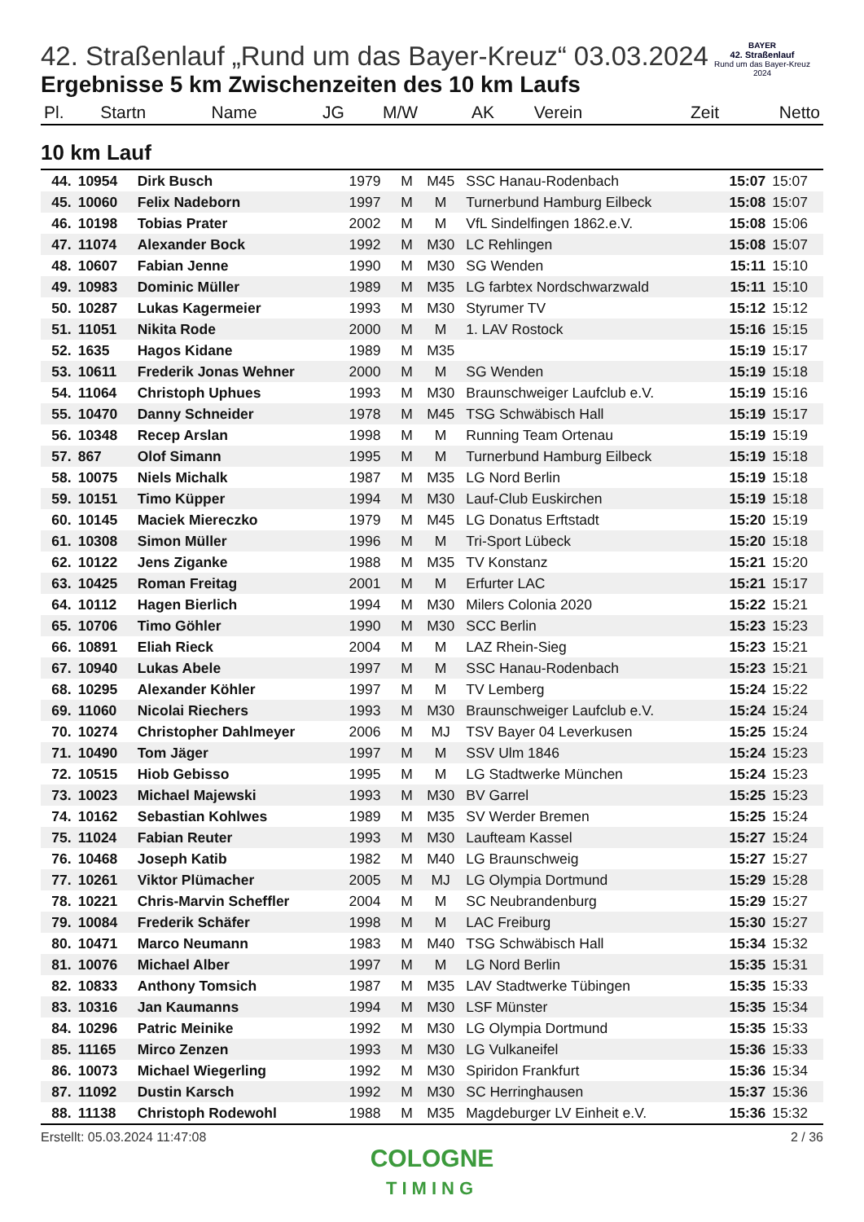BAYER
42. Straßenlauf
Rund um das Bayer-Kreuz
2024
42. Straßenlauf „Rund um das Bayer-Kreuz“ 03.03.2024
Ergebnisse 5 km Zwischenzeiten des 10 km Laufs
| Pl. | Startn | Name | JG | M/W | AK | Verein | Zeit | Netto |
| --- | --- | --- | --- | --- | --- | --- | --- | --- |
10 km Lauf
| 44. | 10954 | Dirk Busch | 1979 | M | M45 | SSC Hanau-Rodenbach | 15:07 | 15:07 |
| 45. | 10060 | Felix Nadeborn | 1997 | M | M | Turnerbund Hamburg Eilbeck | 15:08 | 15:07 |
| 46. | 10198 | Tobias Prater | 2002 | M | M | VfL Sindelfingen 1862.e.V. | 15:08 | 15:06 |
| 47. | 11074 | Alexander Bock | 1992 | M | M30 | LC Rehlingen | 15:08 | 15:07 |
| 48. | 10607 | Fabian Jenne | 1990 | M | M30 | SG Wenden | 15:11 | 15:10 |
| 49. | 10983 | Dominic Müller | 1989 | M | M35 | LG farbtex Nordschwarzwald | 15:11 | 15:10 |
| 50. | 10287 | Lukas Kagermeier | 1993 | M | M30 | Styrumer TV | 15:12 | 15:12 |
| 51. | 11051 | Nikita Rode | 2000 | M | M | 1. LAV Rostock | 15:16 | 15:15 |
| 52. | 1635 | Hagos Kidane | 1989 | M | M35 | | 15:19 | 15:17 |
| 53. | 10611 | Frederik Jonas Wehner | 2000 | M | M | SG Wenden | 15:19 | 15:18 |
| 54. | 11064 | Christoph Uphues | 1993 | M | M30 | Braunschweiger Laufclub e.V. | 15:19 | 15:16 |
| 55. | 10470 | Danny Schneider | 1978 | M | M45 | TSG Schwäbisch Hall | 15:19 | 15:17 |
| 56. | 10348 | Recep Arslan | 1998 | M | M | Running Team Ortenau | 15:19 | 15:19 |
| 57. | 867 | Olof Simann | 1995 | M | M | Turnerbund Hamburg Eilbeck | 15:19 | 15:18 |
| 58. | 10075 | Niels Michalk | 1987 | M | M35 | LG Nord Berlin | 15:19 | 15:18 |
| 59. | 10151 | Timo Küpper | 1994 | M | M30 | Lauf-Club Euskirchen | 15:19 | 15:18 |
| 60. | 10145 | Maciek Miereczko | 1979 | M | M45 | LG Donatus Erftstadt | 15:20 | 15:19 |
| 61. | 10308 | Simon Müller | 1996 | M | M | Tri-Sport Lübeck | 15:20 | 15:18 |
| 62. | 10122 | Jens Ziganke | 1988 | M | M35 | TV Konstanz | 15:21 | 15:20 |
| 63. | 10425 | Roman Freitag | 2001 | M | M | Erfurter LAC | 15:21 | 15:17 |
| 64. | 10112 | Hagen Bierlich | 1994 | M | M30 | Milers Colonia 2020 | 15:22 | 15:21 |
| 65. | 10706 | Timo Göhler | 1990 | M | M30 | SCC Berlin | 15:23 | 15:23 |
| 66. | 10891 | Eliah Rieck | 2004 | M | M | LAZ Rhein-Sieg | 15:23 | 15:21 |
| 67. | 10940 | Lukas Abele | 1997 | M | M | SSC Hanau-Rodenbach | 15:23 | 15:21 |
| 68. | 10295 | Alexander Köhler | 1997 | M | M | TV Lemberg | 15:24 | 15:22 |
| 69. | 11060 | Nicolai Riechers | 1993 | M | M30 | Braunschweiger Laufclub e.V. | 15:24 | 15:24 |
| 70. | 10274 | Christopher Dahlmeyer | 2006 | M | MJ | TSV Bayer 04 Leverkusen | 15:25 | 15:24 |
| 71. | 10490 | Tom Jäger | 1997 | M | M | SSV Ulm 1846 | 15:24 | 15:23 |
| 72. | 10515 | Hiob Gebisso | 1995 | M | M | LG Stadtwerke München | 15:24 | 15:23 |
| 73. | 10023 | Michael Majewski | 1993 | M | M30 | BV Garrel | 15:25 | 15:23 |
| 74. | 10162 | Sebastian Kohlwes | 1989 | M | M35 | SV Werder Bremen | 15:25 | 15:24 |
| 75. | 11024 | Fabian Reuter | 1993 | M | M30 | Laufteam Kassel | 15:27 | 15:24 |
| 76. | 10468 | Joseph Katib | 1982 | M | M40 | LG Braunschweig | 15:27 | 15:27 |
| 77. | 10261 | Viktor Plümacher | 2005 | M | MJ | LG Olympia Dortmund | 15:29 | 15:28 |
| 78. | 10221 | Chris-Marvin Scheffler | 2004 | M | M | SC Neubrandenburg | 15:29 | 15:27 |
| 79. | 10084 | Frederik Schäfer | 1998 | M | M | LAC Freiburg | 15:30 | 15:27 |
| 80. | 10471 | Marco Neumann | 1983 | M | M40 | TSG Schwäbisch Hall | 15:34 | 15:32 |
| 81. | 10076 | Michael Alber | 1997 | M | M | LG Nord Berlin | 15:35 | 15:31 |
| 82. | 10833 | Anthony Tomsich | 1987 | M | M35 | LAV Stadtwerke Tübingen | 15:35 | 15:33 |
| 83. | 10316 | Jan Kaumanns | 1994 | M | M30 | LSF Münster | 15:35 | 15:34 |
| 84. | 10296 | Patric Meinike | 1992 | M | M30 | LG Olympia Dortmund | 15:35 | 15:33 |
| 85. | 11165 | Mirco Zenzen | 1993 | M | M30 | LG Vulkaneifel | 15:36 | 15:33 |
| 86. | 10073 | Michael Wiegerling | 1992 | M | M30 | Spiridon Frankfurt | 15:36 | 15:34 |
| 87. | 11092 | Dustin Karsch | 1992 | M | M30 | SC Herringhausen | 15:37 | 15:36 |
| 88. | 11138 | Christoph Rodewohl | 1988 | M | M35 | Magdeburger LV Einheit e.V. | 15:36 | 15:32 |
Erstellt: 05.03.2024 11:47:08 2 / 36
COLOGNE
TIMING